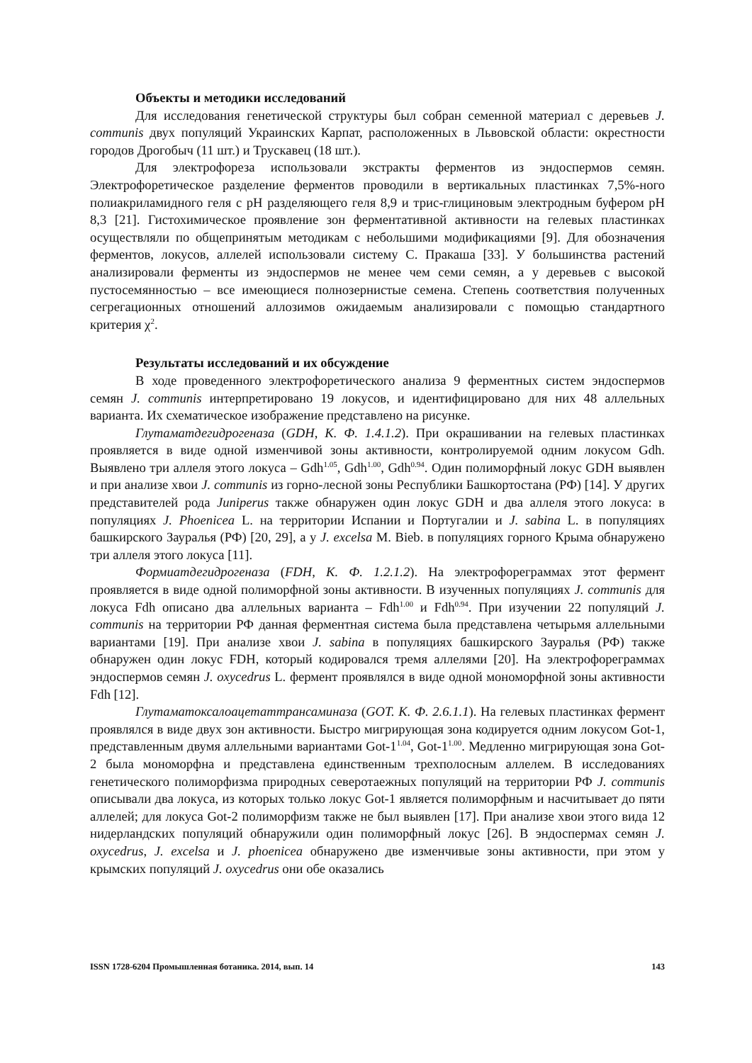Объекты и методики исследований
Для исследования генетической структуры был собран семенной материал с деревьев J. communis двух популяций Украинских Карпат, расположенных в Львовской области: окрестности городов Дрогобыч (11 шт.) и Трускавец (18 шт.).
Для электрофореза использовали экстракты ферментов из эндоспермов семян. Электрофоретическое разделение ферментов проводили в вертикальных пластинках 7,5%-ного полиакриламидного геля с pH разделяющего геля 8,9 и трис-глициновым электродным буфером pH 8,3 [21]. Гистохимическое проявление зон ферментативной активности на гелевых пластинках осуществляли по общепринятым методикам с небольшими модификациями [9]. Для обозначения ферментов, локусов, аллелей использовали систему С. Пракаша [33]. У большинства растений анализировали ферменты из эндоспермов не менее чем семи семян, а у деревьев с высокой пустосемянностью – все имеющиеся полнозернистые семена. Степень соответствия полученных сегрегационных отношений аллозимов ожидаемым анализировали с помощью стандартного критерия χ<sup>2</sup>.
Результаты исследований и их обсуждение
В ходе проведенного электрофоретического анализа 9 ферментных систем эндоспермов семян J. communis интерпретировано 19 локусов, и идентифицировано для них 48 аллельных варианта. Их схематическое изображение представлено на рисунке.
Глутаматдегидрогеназа (GDH, К. Ф. 1.4.1.2). При окрашивании на гелевых пластинках проявляется в виде одной изменчивой зоны активности, контролируемой одним локусом Gdh. Выявлено три аллеля этого локуса – Gdh<sup>1.05</sup>, Gdh<sup>1.00</sup>, Gdh<sup>0.94</sup>. Один полиморфный локус GDH выявлен и при анализе хвои J. communis из горно-лесной зоны Республики Башкортостана (РФ) [14]. У других представителей рода Juniperus также обнаружен один локус GDH и два аллеля этого локуса: в популяциях J. Phoenicea L. на территории Испании и Португалии и J. sabina L. в популяциях башкирского Зауралья (РФ) [20, 29], а у J. excelsa M. Bieb. в популяциях горного Крыма обнаружено три аллеля этого локуса [11].
Формиатдегидрогеназа (FDH, К. Ф. 1.2.1.2). На электрофореграммах этот фермент проявляется в виде одной полиморфной зоны активности. В изученных популяциях J. communis для локуса Fdh описано два аллельных варианта – Fdh<sup>1.00</sup> и Fdh<sup>0.94</sup>. При изучении 22 популяций J. communis на территории РФ данная ферментная система была представлена четырьмя аллельными вариантами [19]. При анализе хвои J. sabina в популяциях башкирского Зауралья (РФ) также обнаружен один локус FDH, который кодировался тремя аллелями [20]. На электрофореграммах эндоспермов семян J. oxycedrus L. фермент проявлялся в виде одной мономорфной зоны активности Fdh [12].
Глутаматоксалоацетаттрансаминаза (GOT. К. Ф. 2.6.1.1). На гелевых пластинках фермент проявлялся в виде двух зон активности. Быстро мигрирующая зона кодируется одним локусом Got-1, представленным двумя аллельными вариантами Got-1<sup>1.04</sup>, Got-1<sup>1.00</sup>. Медленно мигрирующая зона Got-2 была мономорфна и представлена единственным трехполосным аллелем. В исследованиях генетического полиморфизма природных северотаежных популяций на территории РФ J. communis описывали два локуса, из которых только локус Got-1 является полиморфным и насчитывает до пяти аллелей; для локуса Got-2 полиморфизм также не был выявлен [17]. При анализе хвои этого вида 12 нидерландских популяций обнаружили один полиморфный локус [26]. В эндоспермах семян J. oxycedrus, J. excelsa и J. phoenicea обнаружено две изменчивые зоны активности, при этом у крымских популяций J. oxycedrus они обе оказались
ISSN 1728-6204 Промышленная ботаника. 2014, вып. 14 143